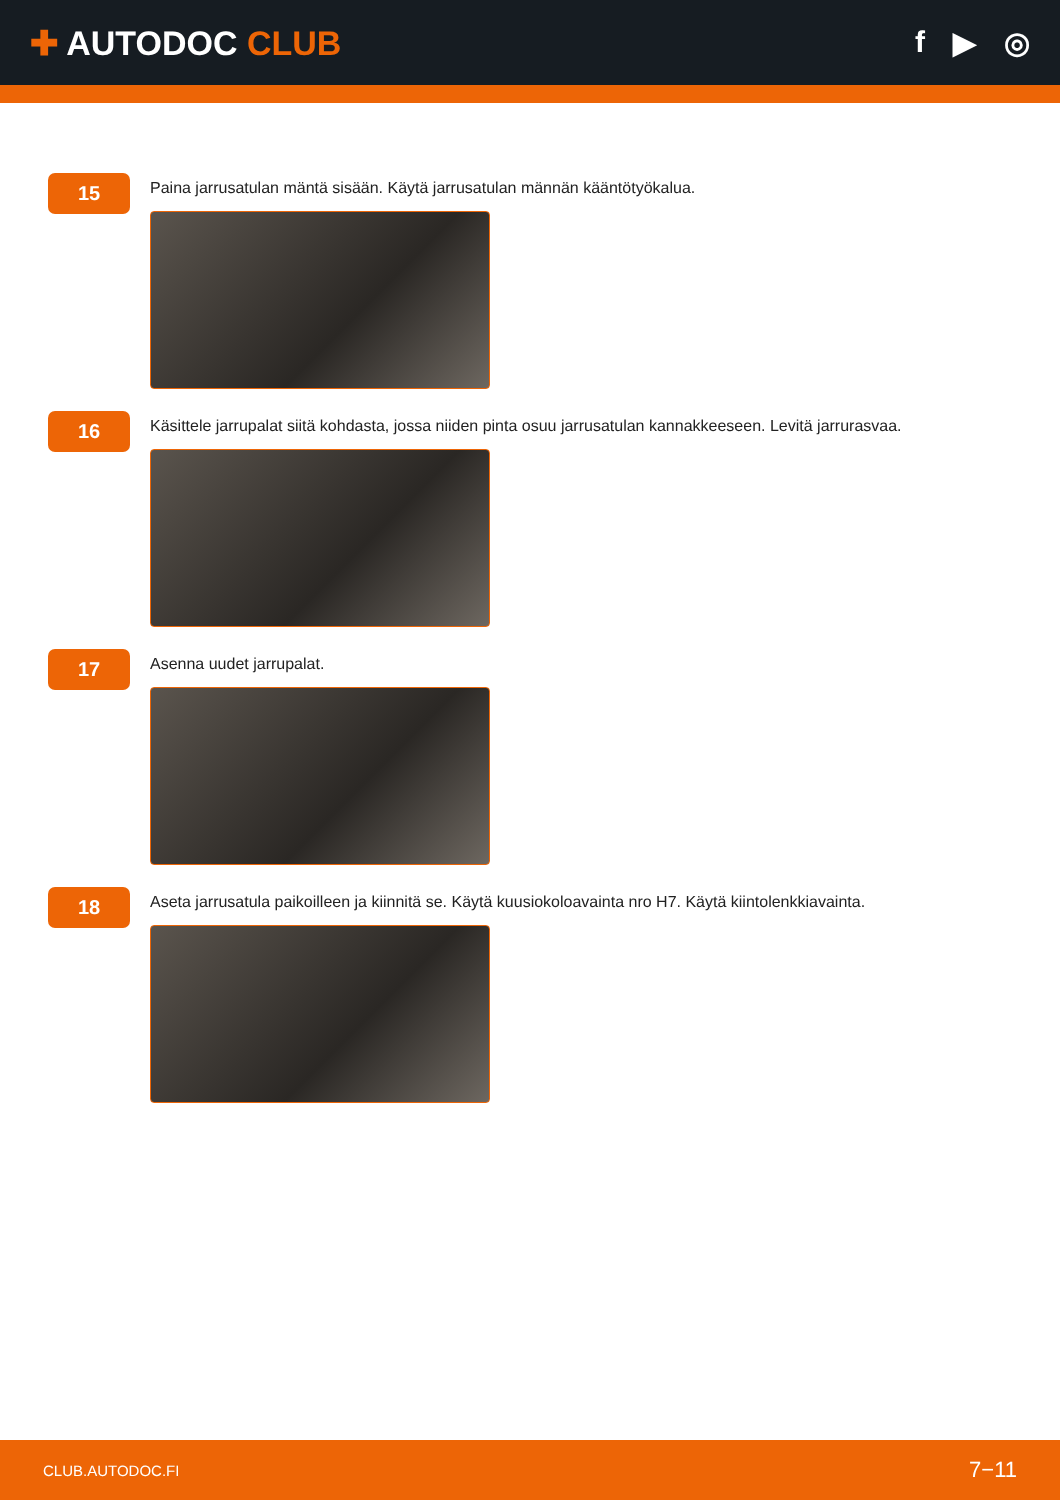✚ AUTODOC CLUB f ▶ ◎
15
Paina jarrusatulan mäntä sisään. Käytä jarrusatulan männän kääntötyökalua.
16
Käsittele jarrupalat siitä kohdasta, jossa niiden pinta osuu jarrusatulan kannakkeeseen. Levitä jarrurasvaa.
17
Asenna uudet jarrupalat.
18
Aseta jarrusatula paikoilleen ja kiinnitä se. Käytä kuusiokoloavainta nro H7. Käytä kiintolenkkiavainta.
CLUB.AUTODOC.FI 7−11